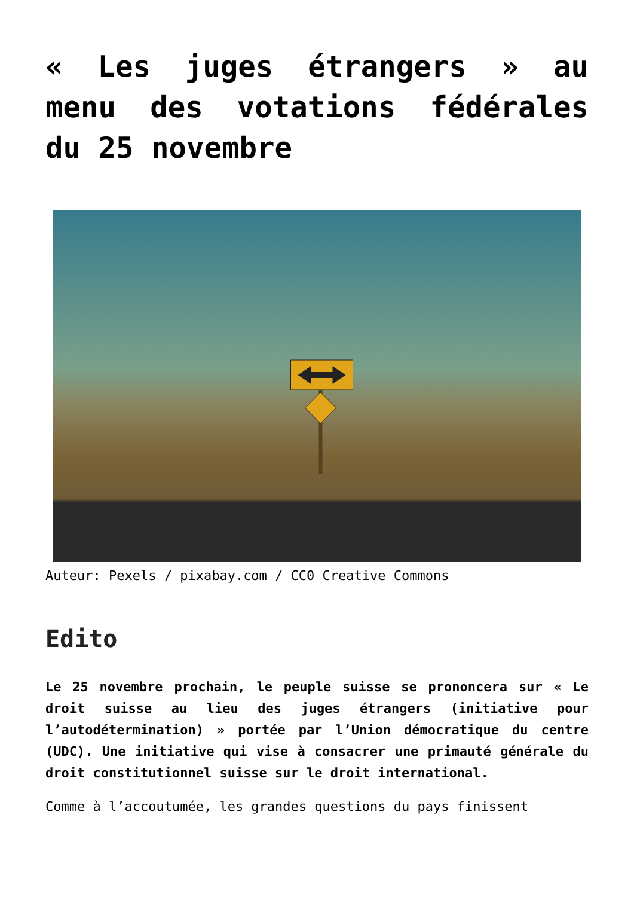« Les juges étrangers » au menu des votations fédérales du 25 novembre
Auteur: Pexels / pixabay.com / CC0 Creative Commons
Edito
Le 25 novembre prochain, le peuple suisse se prononcera sur « Le droit suisse au lieu des juges étrangers (initiative pour l’autodétermination) » portée par l’Union démocratique du centre (UDC). Une initiative qui vise à consacrer une primauté générale du droit constitutionnel suisse sur le droit international.
Comme à l’accoutumée, les grandes questions du pays finissent